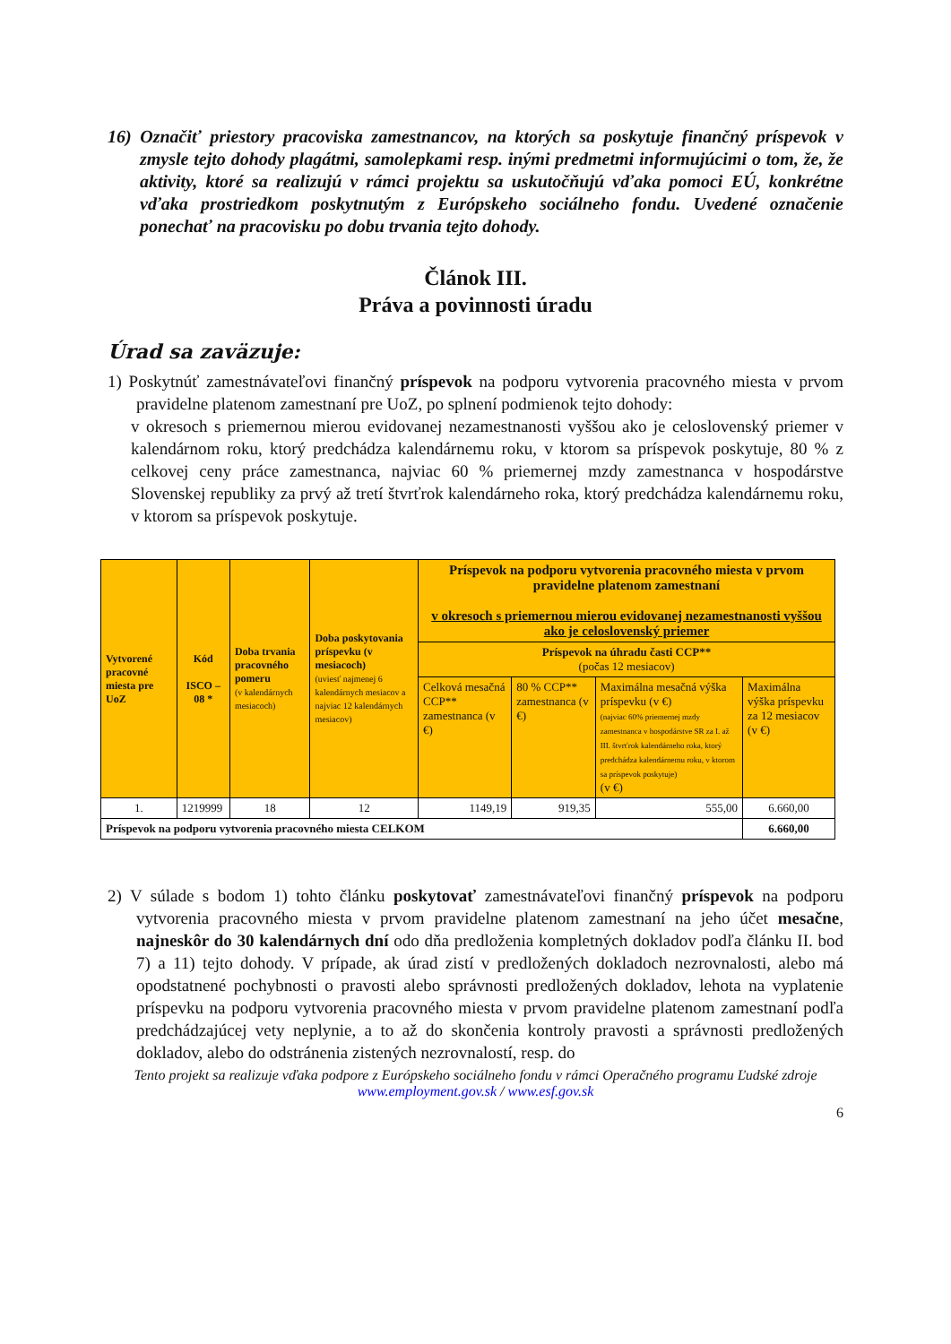16) Označiť priestory pracoviska zamestnancov, na ktorých sa poskytuje finančný príspevok v zmysle tejto dohody plagátmi, samolepkami resp. inými predmetmi informujúcimi o tom, že, že aktivity, ktoré sa realizujú v rámci projektu sa uskutočňujú vďaka pomoci EÚ, konkrétne vďaka prostriedkom poskytnutým z Európskeho sociálneho fondu. Uvedené označenie ponechať na pracovisku po dobu trvania tejto dohody.
Článok III.
Práva a povinnosti úradu
Úrad sa zaväzuje:
1) Poskytnúť zamestnávateľovi finančný príspevok na podporu vytvorenia pracovného miesta v prvom pravidelne platenom zamestnaní pre UoZ, po splnení podmienok tejto dohody:
v okresoch s priemernou mierou evidovanej nezamestnanosti vyššou ako je celoslovenský priemer v kalendárnom roku, ktorý predchádza kalendárnemu roku, v ktorom sa príspevok poskytuje, 80 % z celkovej ceny práce zamestnanca, najviac 60 % priemernej mzdy zamestnanca v hospodárstve Slovenskej republiky za prvý až tretí štvrťrok kalendárneho roka, ktorý predchádza kalendárnemu roku, v ktorom sa príspevok poskytuje.
| Vytvorené pracovné miesta pre UoZ | Kód ISCO – 08 * | Doba trvania pracovného pomeru (v kalendárnych mesiacoch) | Doba poskytovania príspevku (v mesiacoch) (uviesť najmenej 6 kalendárnych mesiacov a najviac 12 kalendárnych mesiacov) | Príspevok na podporu vytvorenia pracovného miesta v prvom pravidelne platenom zamestnaní v okresoch s priemernou mierou evidovanej nezamestnanosti vyššou ako je celoslovenský priemer | | | |
| --- | --- | --- | --- | --- | --- | --- | --- |
| | | | | Príspevok na úhradu časti CCP** (počas 12 mesiacov) | | | |
| | | | | Celková mesačná CCP** zamestnanca (v €) | 80 % CCP** zamestnanca (v €) | Maximálna mesačná výška príspevku (v €) (najviac 60% priemernej mzdy zamestnanca v hospodárstve SR za I. až III. štvrťrok kalendárneho roka, ktorý predchádza kalendárnemu roku, v ktorom sa príspevok poskytuje) (v €) | Maximálna výška príspevku za 12 mesiacov (v €) |
| 1. | 1219999 | 18 | 12 | 1149,19 | 919,35 | 555,00 | 6.660,00 |
| Príspevok na podporu vytvorenia pracovného miesta CELKOM | | | | | | | 6.660,00 |
2) V súlade s bodom 1) tohto článku poskytovať zamestnávateľovi finančný príspevok na podporu vytvorenia pracovného miesta v prvom pravidelne platenom zamestnaní na jeho účet mesačne, najneskôr do 30 kalendárnych dní odo dňa predloženia kompletných dokladov podľa článku II. bod 7) a 11) tejto dohody. V prípade, ak úrad zistí v predložených dokladoch nezrovnalosti, alebo má opodstatnené pochybnosti o pravosti alebo správnosti predložených dokladov, lehota na vyplatenie príspevku na podporu vytvorenia pracovného miesta v prvom pravidelne platenom zamestnaní podľa predchádzajúcej vety neplynie, a to až do skončenia kontroly pravosti a správnosti predložených dokladov, alebo do odstránenia zistených nezrovnalostí, resp. do
Tento projekt sa realizuje vďaka podpore z Európskeho sociálneho fondu v rámci Operačného programu Ľudské zdroje
www.employment.gov.sk / www.esf.gov.sk
6